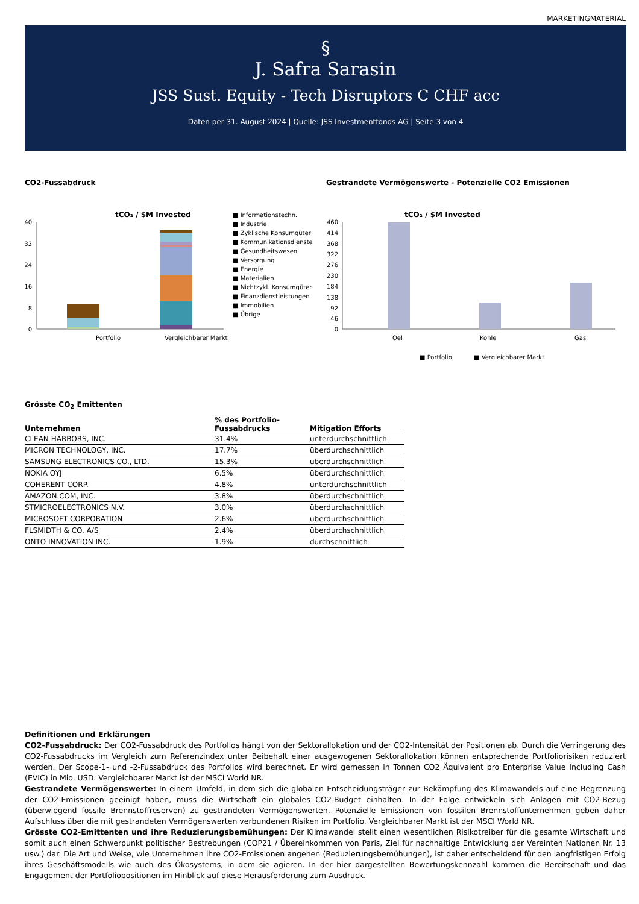MARKETINGMATERIAL
§
J. Safra Sarasin
JSS Sust. Equity - Tech Disruptors C CHF acc
Daten per 31. August 2024 | Quelle: JSS Investmentfonds AG | Seite 3 von 4
CO2-Fussabdruck
tCO₂ / $M Invested
40
32
24
16
8
0
Portfolio
Vergleichbarer Markt
■ Informationstechn.
■ Industrie
■ Zyklische Konsumgüter
■ Kommunikationsdienste
■ Gesundheitswesen
■ Versorgung
■ Energie
■ Materialien
■ Nichtzykl. Konsumgüter
■ Finanzdienstleistungen
■ Immobilien
■ Übrige
Gestrandete Vermögenswerte - Potenzielle CO2 Emissionen
tCO₂ / $M Invested
460
414
368
322
276
230
184
138
92
46
0
Oel
Kohle
Gas
■ Portfolio
■ Vergleichbarer Markt
Grösste CO<sub>2</sub> Emittenten
| Unternehmen | % des Portfolio- Fussabdrucks | Mitigation Efforts |
| --- | --- | --- |
| CLEAN HARBORS, INC. | 31.4% | unterdurchschnittlich |
| MICRON TECHNOLOGY, INC. | 17.7% | überdurchschnittlich |
| SAMSUNG ELECTRONICS CO., LTD. | 15.3% | überdurchschnittlich |
| NOKIA OYJ | 6.5% | überdurchschnittlich |
| COHERENT CORP. | 4.8% | unterdurchschnittlich |
| AMAZON.COM, INC. | 3.8% | überdurchschnittlich |
| STMICROELECTRONICS N.V. | 3.0% | überdurchschnittlich |
| MICROSOFT CORPORATION | 2.6% | überdurchschnittlich |
| FLSMIDTH & CO. A/S | 2.4% | überdurchschnittlich |
| ONTO INNOVATION INC. | 1.9% | durchschnittlich |
Definitionen und Erklärungen
CO2-Fussabdruck: Der CO2-Fussabdruck des Portfolios hängt von der Sektorallokation und der CO2-Intensität der Positionen ab. Durch die Verringerung des CO2-Fussabdrucks im Vergleich zum Referenzindex unter Beibehalt einer ausgewogenen Sektorallokation können entsprechende Portfoliorisiken reduziert werden. Der Scope-1- und -2-Fussabdruck des Portfolios wird berechnet. Er wird gemessen in Tonnen CO2 Äquivalent pro Enterprise Value Including Cash (EVIC) in Mio. USD. Vergleichbarer Markt ist der MSCI World NR.
Gestrandete Vermögenswerte: In einem Umfeld, in dem sich die globalen Entscheidungsträger zur Bekämpfung des Klimawandels auf eine Begrenzung der CO2-Emissionen geeinigt haben, muss die Wirtschaft ein globales CO2-Budget einhalten. In der Folge entwickeln sich Anlagen mit CO2-Bezug (überwiegend fossile Brennstoffreserven) zu gestrandeten Vermögenswerten. Potenzielle Emissionen von fossilen Brennstoffunternehmen geben daher Aufschluss über die mit gestrandeten Vermögenswerten verbundenen Risiken im Portfolio. Vergleichbarer Markt ist der MSCI World NR.
Grösste CO2-Emittenten und ihre Reduzierungsbemühungen: Der Klimawandel stellt einen wesentlichen Risikotreiber für die gesamte Wirtschaft und somit auch einen Schwerpunkt politischer Bestrebungen (COP21 / Übereinkommen von Paris, Ziel für nachhaltige Entwicklung der Vereinten Nationen Nr. 13 usw.) dar. Die Art und Weise, wie Unternehmen ihre CO2-Emissionen angehen (Reduzierungsbemühungen), ist daher entscheidend für den langfristigen Erfolg ihres Geschäftsmodells wie auch des Ökosystems, in dem sie agieren. In der hier dargestellten Bewertungskennzahl kommen die Bereitschaft und das Engagement der Portfoliopositionen im Hinblick auf diese Herausforderung zum Ausdruck.